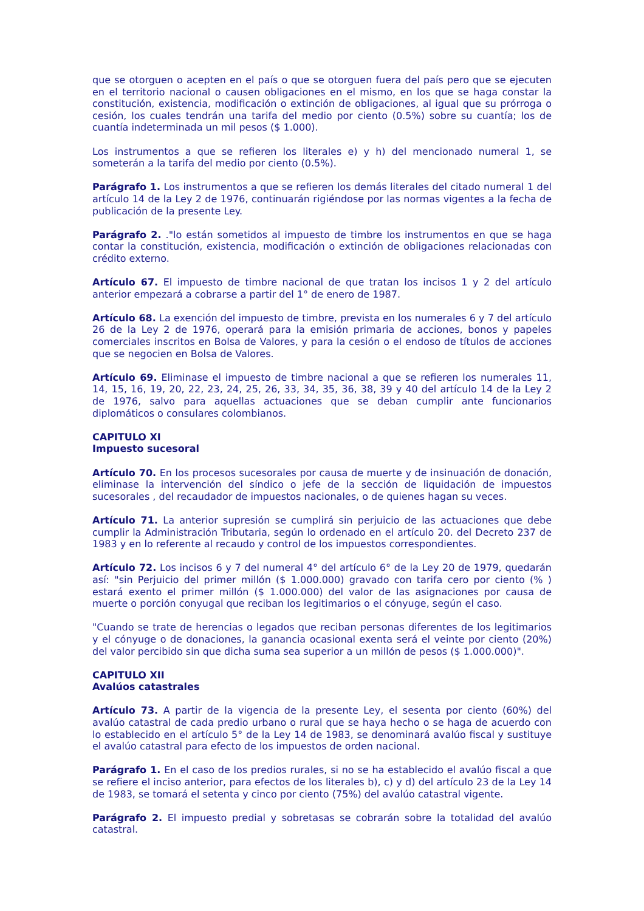que se otorguen o acepten en el país o que se otorguen fuera del país pero que se ejecuten en el territorio nacional o causen obligaciones en el mismo, en los que se haga constar la constitución, existencia, modificación o extinción de obligaciones, al igual que su prórroga o cesión, los cuales tendrán una tarifa del medio por ciento (0.5%) sobre su cuantía; los de cuantía indeterminada un mil pesos ($ 1.000).
Los instrumentos a que se refieren los literales e) y h) del mencionado numeral 1, se someterán a la tarifa del medio por ciento (0.5%).
Parágrafo 1. Los instrumentos a que se refieren los demás literales del citado numeral 1 del artículo 14 de la Ley 2 de 1976, continuarán rigiéndose por las normas vigentes a la fecha de publicación de la presente Ley.
Parágrafo 2. ."lo están sometidos al impuesto de timbre los instrumentos en que se haga contar la constitución, existencia, modificación o extinción de obligaciones relacionadas con crédito externo.
Artículo 67. El impuesto de timbre nacional de que tratan los incisos 1 y 2 del artículo anterior empezará a cobrarse a partir del 1° de enero de 1987.
Artículo 68. La exención del impuesto de timbre, prevista en los numerales 6 y 7 del artículo 26 de la Ley 2 de 1976, operará para la emisión primaria de acciones, bonos y papeles comerciales inscritos en Bolsa de Valores, y para la cesión o el endoso de títulos de acciones que se negocien en Bolsa de Valores.
Artículo 69. Eliminase el impuesto de timbre nacional a que se refieren los numerales 11, 14, 15, 16, 19, 20, 22, 23, 24, 25, 26, 33, 34, 35, 36, 38, 39 y 40 del artículo 14 de la Ley 2 de 1976, salvo para aquellas actuaciones que se deban cumplir ante funcionarios diplomáticos o consulares colombianos.
CAPITULO XI
Impuesto sucesoral
Artículo 70. En los procesos sucesorales por causa de muerte y de insinuación de donación, eliminase la intervención del síndico o jefe de la sección de liquidación de impuestos sucesorales , del recaudador de impuestos nacionales, o de quienes hagan su veces.
Artículo 71. La anterior supresión se cumplirá sin perjuicio de las actuaciones que debe cumplir la Administración Tributaria, según lo ordenado en el artículo 20. del Decreto 237 de 1983 y en lo referente al recaudo y control de los impuestos correspondientes.
Artículo 72. Los incisos 6 y 7 del numeral 4° del artículo 6° de la Ley 20 de 1979, quedarán así: "sin Perjuicio del primer millón ($ 1.000.000) gravado con tarifa cero por ciento (% ) estará exento el primer millón ($ 1.000.000) del valor de las asignaciones por causa de muerte o porción conyugal que reciban los legitimarios o el cónyuge, según el caso.
"Cuando se trate de herencias o legados que reciban personas diferentes de los legitimarios y el cónyuge o de donaciones, la ganancia ocasional exenta será el veinte por ciento (20%) del valor percibido sin que dicha suma sea superior a un millón de pesos ($ 1.000.000)".
CAPITULO XII
Avalúos catastrales
Artículo 73. A partir de la vigencia de la presente Ley, el sesenta por ciento (60%) del avalúo catastral de cada predio urbano o rural que se haya hecho o se haga de acuerdo con lo establecido en el artículo 5° de la Ley 14 de 1983, se denominará avalúo fiscal y sustituye el avalúo catastral para efecto de los impuestos de orden nacional.
Parágrafo 1. En el caso de los predios rurales, si no se ha establecido el avalúo fiscal a que se refiere el inciso anterior, para efectos de los literales b), c) y d) del artículo 23 de la Ley 14 de 1983, se tomará el setenta y cinco por ciento (75%) del avalúo catastral vigente.
Parágrafo 2. El impuesto predial y sobretasas se cobrarán sobre la totalidad del avalúo catastral.